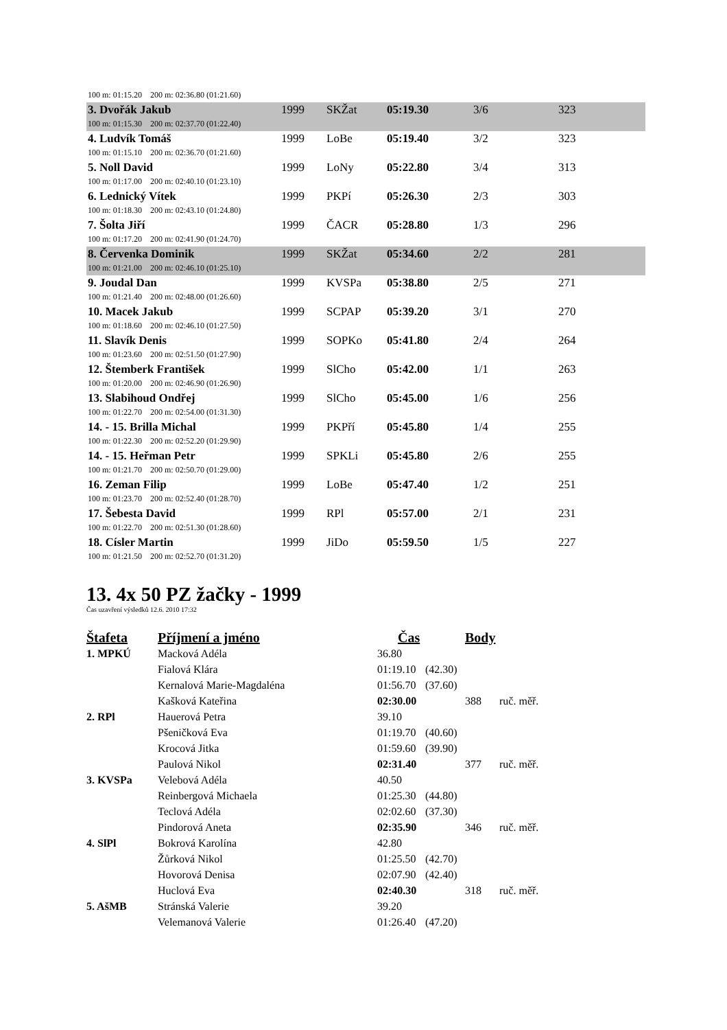| 100 m: 01:15.20 200 m: 02:36.80 (01:21.60) | | | | | | |
| 3. Dvořák Jakub | 1999 | SKŽat | 05:19.30 | 3/6 | 323 | |
| 100 m: 01:15.30 200 m: 02:37.70 (01:22.40) | | | | | | |
| 4. Ludvík Tomáš | 1999 | LoBe | 05:19.40 | 3/2 | 323 | |
| 100 m: 01:15.10 200 m: 02:36.70 (01:21.60) | | | | | | |
| 5. Noll David | 1999 | LoNy | 05:22.80 | 3/4 | 313 | |
| 100 m: 01:17.00 200 m: 02:40.10 (01:23.10) | | | | | | |
| 6. Lednický Vítek | 1999 | PKPí | 05:26.30 | 2/3 | 303 | |
| 100 m: 01:18.30 200 m: 02:43.10 (01:24.80) | | | | | | |
| 7. Šolta Jiří | 1999 | ČACR | 05:28.80 | 1/3 | 296 | |
| 100 m: 01:17.20 200 m: 02:41.90 (01:24.70) | | | | | | |
| 8. Červenka Dominik | 1999 | SKŽat | 05:34.60 | 2/2 | 281 | |
| 100 m: 01:21.00 200 m: 02:46.10 (01:25.10) | | | | | | |
| 9. Joudal Dan | 1999 | KVSPa | 05:38.80 | 2/5 | 271 | |
| 100 m: 01:21.40 200 m: 02:48.00 (01:26.60) | | | | | | |
| 10. Macek Jakub | 1999 | SCPAP | 05:39.20 | 3/1 | 270 | |
| 100 m: 01:18.60 200 m: 02:46.10 (01:27.50) | | | | | | |
| 11. Slavík Denis | 1999 | SOPKo | 05:41.80 | 2/4 | 264 | |
| 100 m: 01:23.60 200 m: 02:51.50 (01:27.90) | | | | | | |
| 12. Štemberk František | 1999 | SlCho | 05:42.00 | 1/1 | 263 | |
| 100 m: 01:20.00 200 m: 02:46.90 (01:26.90) | | | | | | |
| 13. Slabihoud Ondřej | 1999 | SlCho | 05:45.00 | 1/6 | 256 | |
| 100 m: 01:22.70 200 m: 02:54.00 (01:31.30) | | | | | | |
| 14. - 15. Brilla Michal | 1999 | PKPří | 05:45.80 | 1/4 | 255 | |
| 100 m: 01:22.30 200 m: 02:52.20 (01:29.90) | | | | | | |
| 14. - 15. Heřman Petr | 1999 | SPKLi | 05:45.80 | 2/6 | 255 | |
| 100 m: 01:21.70 200 m: 02:50.70 (01:29.00) | | | | | | |
| 16. Zeman Filip | 1999 | LoBe | 05:47.40 | 1/2 | 251 | |
| 100 m: 01:23.70 200 m: 02:52.40 (01:28.70) | | | | | | |
| 17. Šebesta David | 1999 | RPl | 05:57.00 | 2/1 | 231 | |
| 100 m: 01:22.70 200 m: 02:51.30 (01:28.60) | | | | | | |
| 18. Císler Martin | 1999 | JiDo | 05:59.50 | 1/5 | 227 | |
| 100 m: 01:21.50 200 m: 02:52.70 (01:31.20) | | | | | | |
13. 4x 50 PZ žačky - 1999
Čas uzavření výsledků 12.6. 2010 17:32
| Štafeta | Příjmení a jméno | Čas | | Body | |
| --- | --- | --- | --- | --- | --- |
| 1. MPKÚ | Macková Adéla | 36.80 | | | |
| | Fialová Klára | 01:19.10 | (42.30) | | |
| | Kernalová Marie-Magdaléna | 01:56.70 | (37.60) | | |
| | Kašková Kateřina | 02:30.00 | | 388 | ruč. měř. |
| 2. RPl | Hauerová Petra | 39.10 | | | |
| | Pšeničková Eva | 01:19.70 | (40.60) | | |
| | Krocová Jitka | 01:59.60 | (39.90) | | |
| | Paulová Nikol | 02:31.40 | | 377 | ruč. měř. |
| 3. KVSPa | Velebová Adéla | 40.50 | | | |
| | Reinbergová Michaela | 01:25.30 | (44.80) | | |
| | Teclová Adéla | 02:02.60 | (37.30) | | |
| | Pindorová Aneta | 02:35.90 | | 346 | ruč. měř. |
| 4. SlPl | Bokrová Karolína | 42.80 | | | |
| | Žůrková Nikol | 01:25.50 | (42.70) | | |
| | Hovorová Denisa | 02:07.90 | (42.40) | | |
| | Huclová Eva | 02:40.30 | | 318 | ruč. měř. |
| 5. AšMB | Stránská Valerie | 39.20 | | | |
| | Velemanová Valerie | 01:26.40 | (47.20) | | |